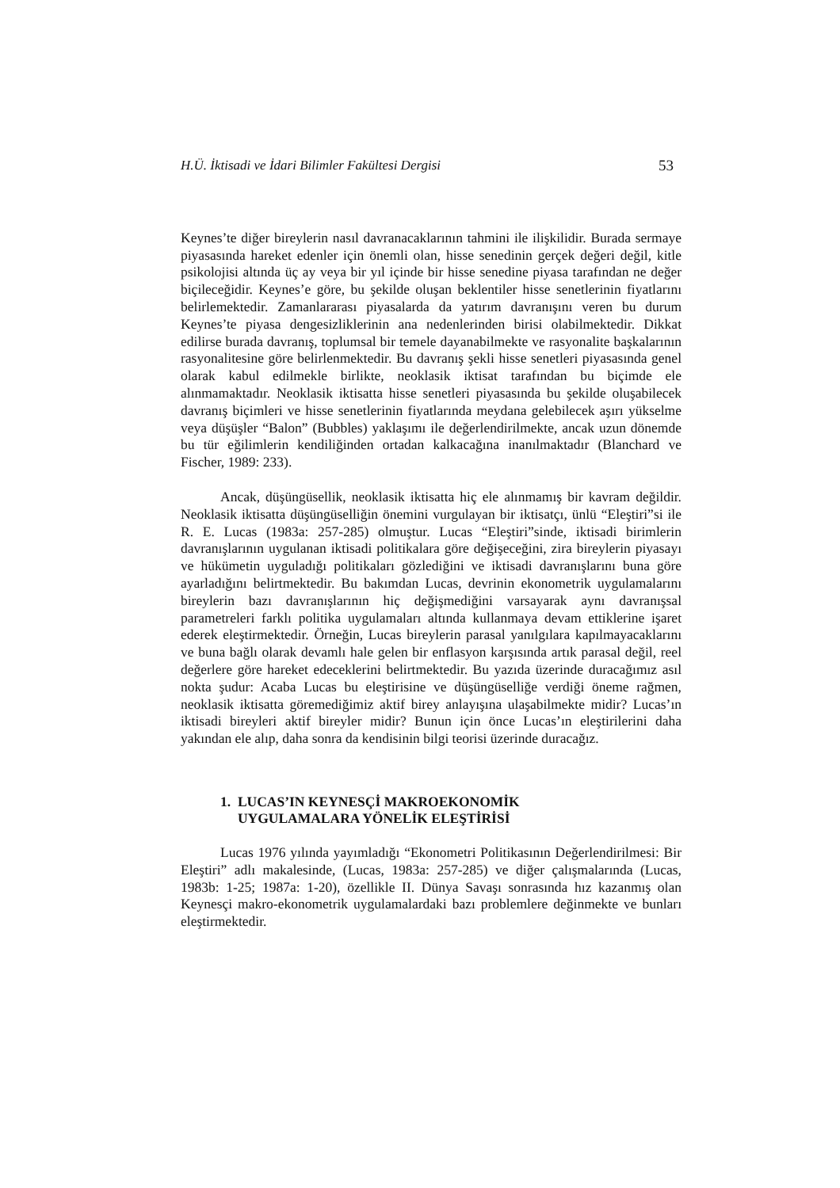H.Ü. İktisadi ve İdari Bilimler Fakültesi Dergisi 53
Keynes’te diğer bireylerin nasıl davranacaklarının tahmini ile ilişkilidir. Burada sermaye piyasasında hareket edenler için önemli olan, hisse senedinin gerçek değeri değil, kitle psikolojisi altında üç ay veya bir yıl içinde bir hisse senedine piyasa tarafından ne değer biçileceğidir. Keynes’e göre, bu şekilde oluşan beklentiler hisse senetlerinin fiyatlarını belirlemektedir. Zamanlararası piyasalarda da yatırım davranışını veren bu durum Keynes’te piyasa dengesizliklerinin ana nedenlerinden birisi olabilmektedir. Dikkat edilirse burada davranış, toplumsal bir temele dayanabilmekte ve rasyonalite başkalarının rasyonalitesine göre belirlenmektedir. Bu davranış şekli hisse senetleri piyasasında genel olarak kabul edilmekle birlikte, neoklasik iktisat tarafından bu biçimde ele alınmamaktadır. Neoklasik iktisatta hisse senetleri piyasasında bu şekilde oluşabilecek davranış biçimleri ve hisse senetlerinin fiyatlarında meydana gelebilecek aşırı yükselme veya düşüşler “Balon” (Bubbles) yaklaşımı ile değerlendirilmekte, ancak uzun dönemde bu tür eğilimlerin kendiliğinden ortadan kalkacağına inanılmaktadır (Blanchard ve Fischer, 1989: 233).
Ancak, düşüngüsellik, neoklasik iktisatta hiç ele alınmamış bir kavram değildir. Neoklasik iktisatta düşüngüselliğin önemini vurgulayan bir iktisatçı, ünlü “Eleştiri”si ile R. E. Lucas (1983a: 257-285) olmuştur. Lucas “Eleştiri”sinde, iktisadi birimlerin davranışlarının uygulanan iktisadi politikalara göre değişeceğini, zira bireylerin piyasayı ve hükümetin uyguladığı politikaları gözlediğini ve iktisadi davranışlarını buna göre ayarladığını belirtmektedir. Bu bakımdan Lucas, devrinin ekonometrik uygulamalarını bireylerin bazı davranışlarının hiç değişmediğini varsayarak aynı davranışsal parametreleri farklı politika uygulamaları altında kullanmaya devam ettiklerine işaret ederek eleştirmektedir. Örneğin, Lucas bireylerin parasal yanılgılara kapılmayacaklarını ve buna bağlı olarak devamlı hale gelen bir enflasyon karşısında artık parasal değil, reel değerlere göre hareket edeceklerini belirtmektedir. Bu yazıda üzerinde duracağımız asıl nokta şudur: Acaba Lucas bu eleştirisine ve düşüngüselliğe verdiği öneme rağmen, neoklasik iktisatta göremediğimiz aktif birey anlayışına ulaşabilmekte midir? Lucas’ın iktisadi bireyleri aktif bireyler midir? Bunun için önce Lucas’ın eleştirilerini daha yakından ele alıp, daha sonra da kendisinin bilgi teorisi üzerinde duracağız.
1. LUCAS’IN KEYNESÇİ MAKROEKONOMİK
UYGULAMALARA YÖNELİK ELEŞTİRİSİ
Lucas 1976 yılında yayımladığı “Ekonometri Politikasının Değerlendirilmesi: Bir Eleştiri” adlı makalesinde, (Lucas, 1983a: 257-285) ve diğer çalışmalarında (Lucas, 1983b: 1-25; 1987a: 1-20), özellikle II. Dünya Savaşı sonrasında hız kazanmış olan Keynesçi makro-ekonometrik uygulamalardaki bazı problemlere değinmekte ve bunları eleştirmektedir.